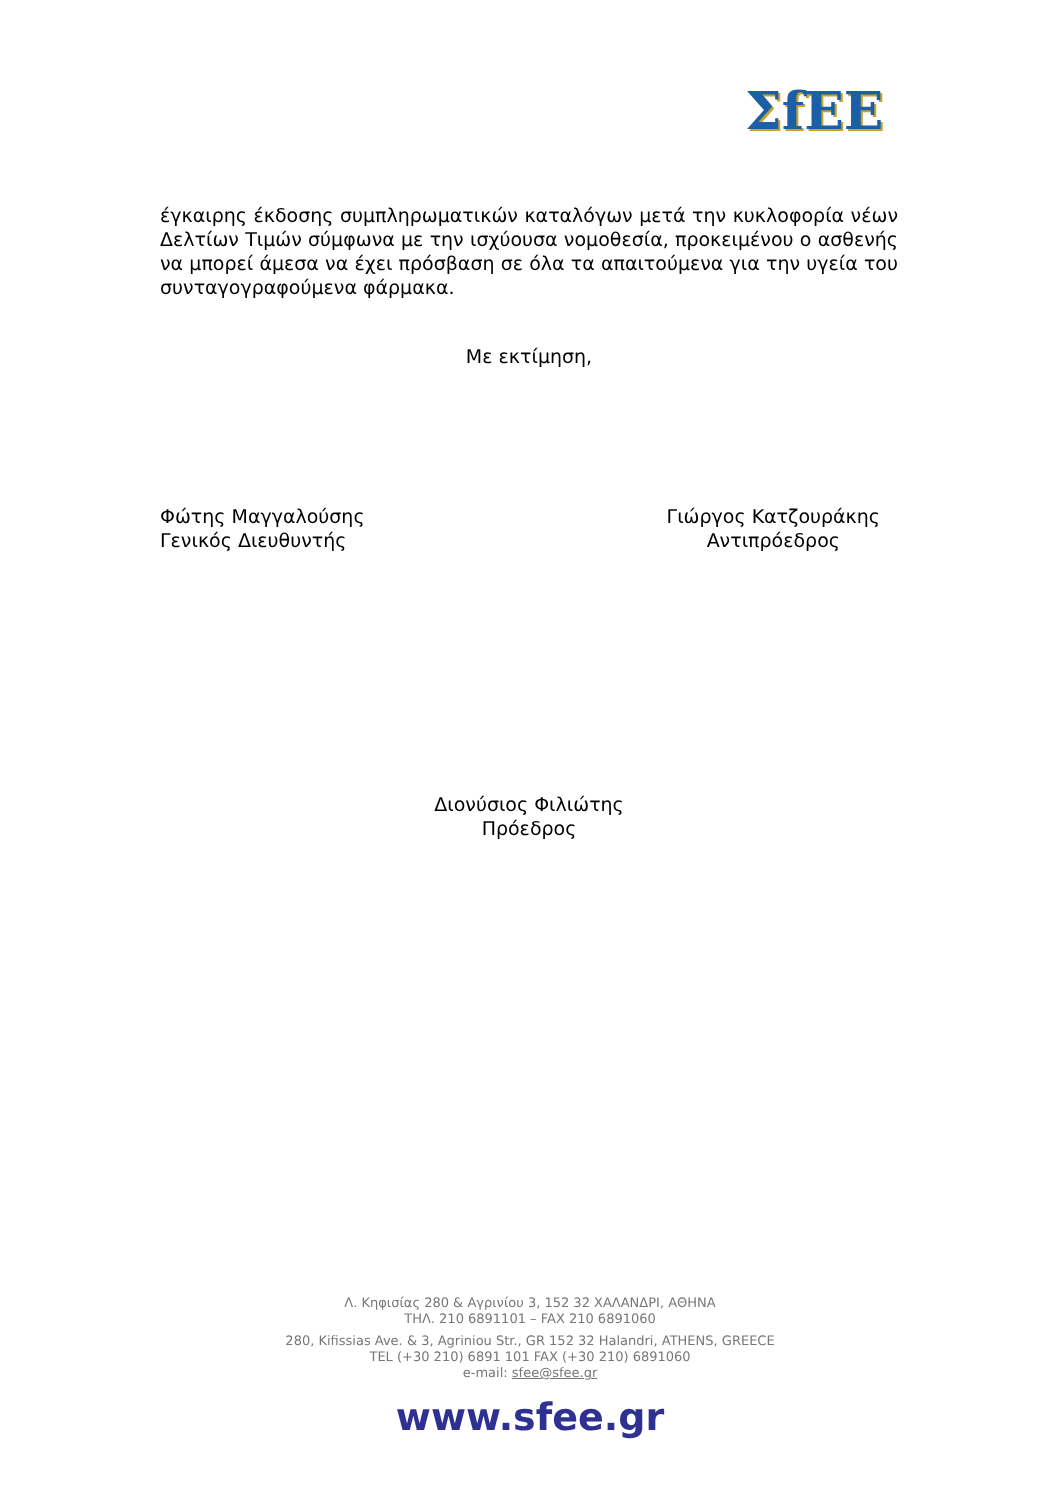ΣfEE
έγκαιρης έκδοσης συμπληρωματικών καταλόγων μετά την κυκλοφορία νέων Δελτίων Τιμών σύμφωνα με την ισχύουσα νομοθεσία, προκειμένου ο ασθενής να μπορεί άμεσα να έχει πρόσβαση σε όλα τα απαιτούμενα για την υγεία του συνταγογραφούμενα φάρμακα.
Με εκτίμηση,
Φώτης Μαγγαλούσης
Γενικός Διευθυντής
Γιώργος Κατζουράκης
Αντιπρόεδρος
Διονύσιος Φιλιώτης
Πρόεδρος
Λ. Κηφισίας 280 & Αγρινίου 3, 152 32 ΧΑΛΑΝΔΡΙ, ΑΘΗΝΑ
ΤΗΛ. 210 6891101 – FAX 210 6891060
280, Kifissias Ave. & 3, Agriniou Str., GR 152 32 Halandri, ATHENS, GREECE
TEL (+30 210) 6891 101 FAX (+30 210) 6891060
e-mail: sfee@sfee.gr
www.sfee.gr